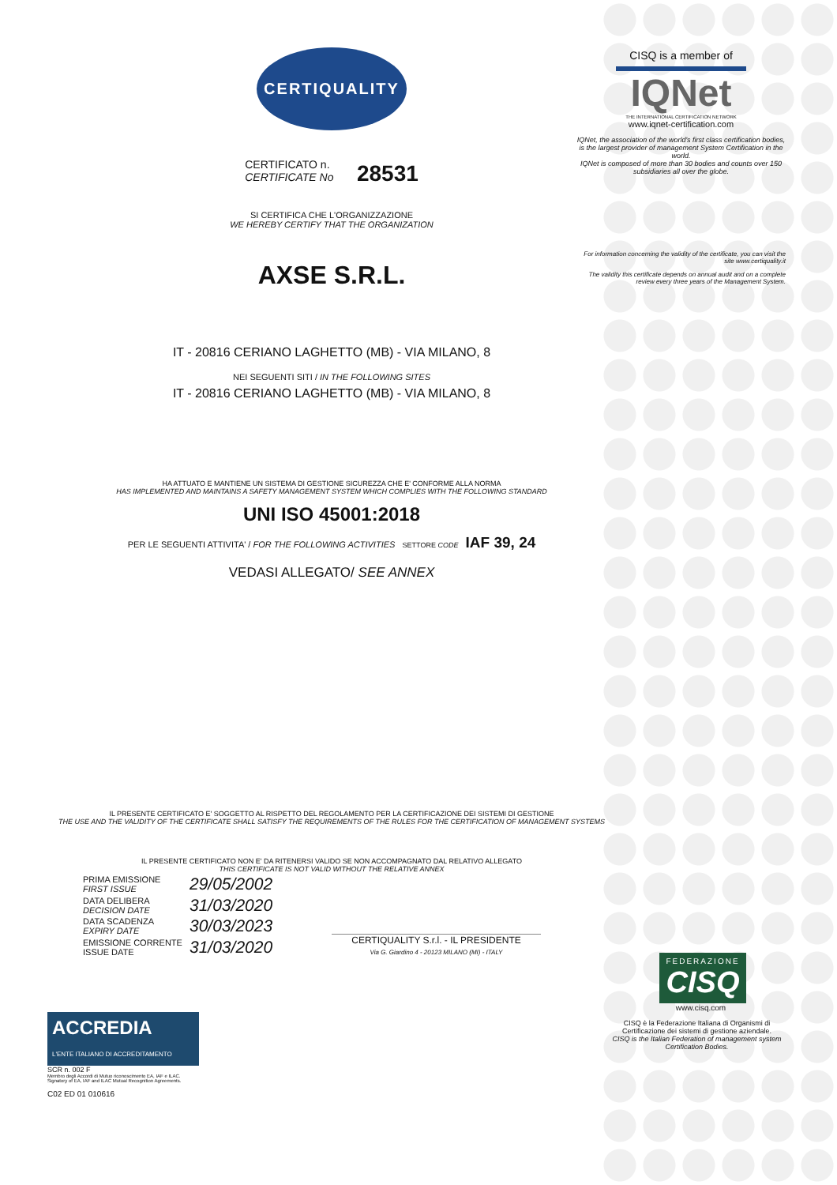CERTIQUALITY
CERTIFICATO n.
CERTIFICATE No 28531
SI CERTIFICA CHE L'ORGANIZZAZIONE
WE HEREBY CERTIFY THAT THE ORGANIZATION
AXSE S.R.L.
IT - 20816 CERIANO LAGHETTO (MB) - VIA MILANO, 8
NEI SEGUENTI SITI / IN THE FOLLOWING SITES
IT - 20816 CERIANO LAGHETTO (MB) - VIA MILANO, 8
HA ATTUATO E MANTIENE UN SISTEMA DI GESTIONE SICUREZZA CHE E' CONFORME ALLA NORMA
HAS IMPLEMENTED AND MAINTAINS A SAFETY MANAGEMENT SYSTEM WHICH COMPLIES WITH THE FOLLOWING STANDARD
UNI ISO 45001:2018
PER LE SEGUENTI ATTIVITA' / FOR THE FOLLOWING ACTIVITIES SETTORE CODE IAF 39, 24
VEDASI ALLEGATO/ SEE ANNEX
IL PRESENTE CERTIFICATO E' SOGGETTO AL RISPETTO DEL REGOLAMENTO PER LA CERTIFICAZIONE DEI SISTEMI DI GESTIONE
THE USE AND THE VALIDITY OF THE CERTIFICATE SHALL SATISFY THE REQUIREMENTS OF THE RULES FOR THE CERTIFICATION OF MANAGEMENT SYSTEMS
IL PRESENTE CERTIFICATO NON E' DA RITENERSI VALIDO SE NON ACCOMPAGNATO DAL RELATIVO ALLEGATO
THIS CERTIFICATE IS NOT VALID WITHOUT THE RELATIVE ANNEX
PRIMA EMISSIONE
FIRST ISSUE 29/05/2002 DATA DELIBERA
DECISION DATE 31/03/2020 DATA SCADENZA
EXPIRY DATE 30/03/2023 EMISSIONE CORRENTE
ISSUE DATE 31/03/2020
CERTIQUALITY S.r.l. - IL PRESIDENTE
Via G. Giardino 4 - 20123 MILANO (MI) - ITALY
ACCREDIA
L'ENTE ITALIANO DI ACCREDITAMENTO
SCR n. 002 F
Membro degli Accordi di Mutuo riconoscimento EA, IAF e ILAC.
Signatory of EA, IAF and ILAC Mutual Recognition Agreements.
C02 ED 01 010616
CISQ is a member of
IQNet
THE INTERNATIONAL CERTIFICATION NETWORK
www.iqnet-certification.com
IQNet, the association of the world's first class certification bodies, is the largest provider of management System Certification in the world.
IQNet is composed of more than 30 bodies and counts over 150 subsidiaries all over the globe.
For information concerning the validity of the certificate, you can visit the site www.certiquality.it
The validity this certificate depends on annual audit and on a complete review every three years of the Management System.
FEDERAZIONE
CISQ
www.cisq.com
CISQ è la Federazione Italiana di Organismi di Certificazione dei sistemi di gestione aziendale.
CISQ is the Italian Federation of management system Certification Bodies.